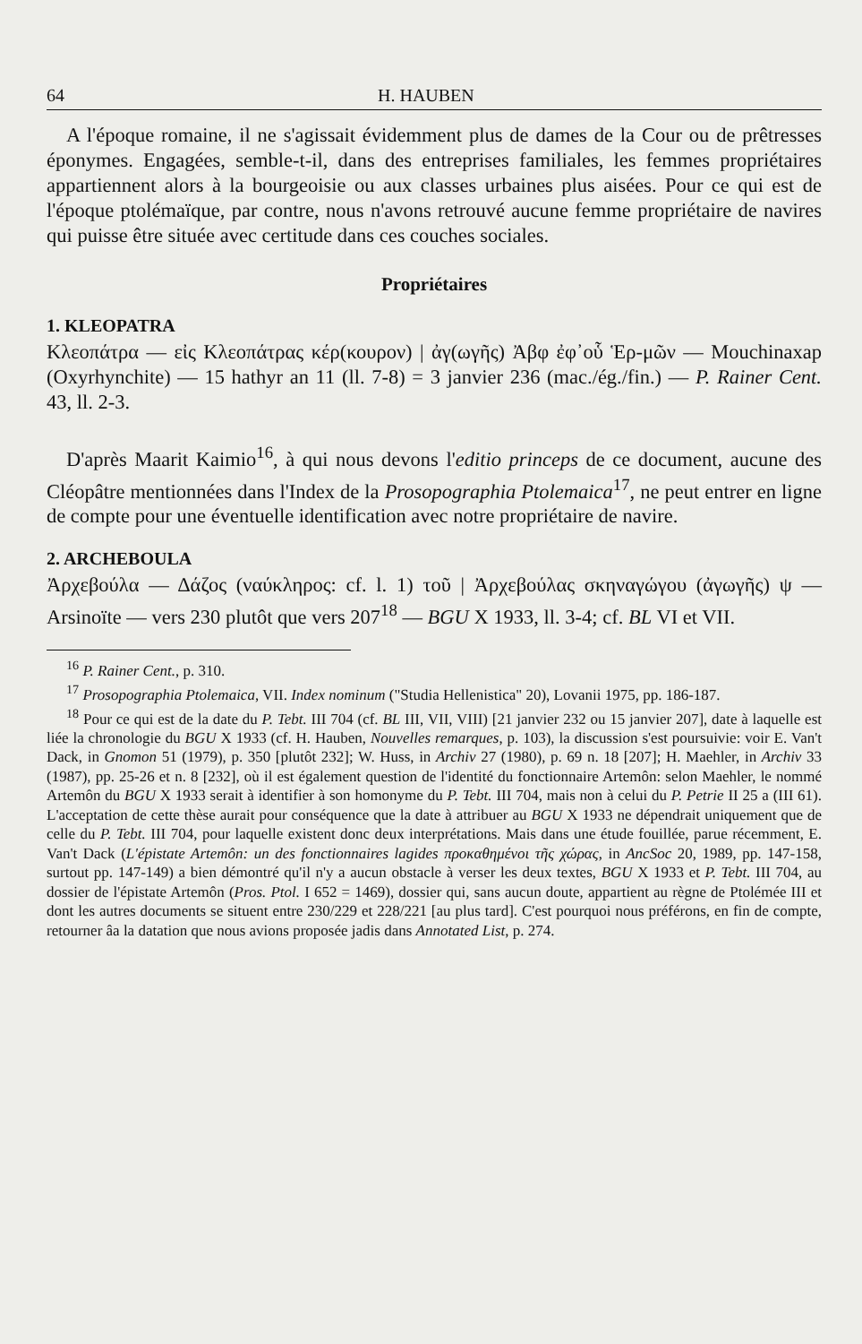64 H. HAUBEN
A l'époque romaine, il ne s'agissait évidemment plus de dames de la Cour ou de prêtresses éponymes. Engagées, semble-t-il, dans des entreprises familiales, les femmes propriétaires appartiennent alors à la bourgeoisie ou aux classes urbaines plus aisées. Pour ce qui est de l'époque ptolémaïque, par contre, nous n'avons retrouvé aucune femme propriétaire de navires qui puisse être située avec certitude dans ces couches sociales.
Propriétaires
1. KLEOPATRA
Κλεοπάτρα — εἰς Κλεοπάτρας κέρ(κουρον) | ἀγ(ωγῆς) Ἀβφ ἐφ᾽οὗ Ἑρ-μῶν — Mouchinaxap (Oxyrhynchite) — 15 hathyr an 11 (ll. 7-8) = 3 janvier 236 (mac./ég./fin.) — P. Rainer Cent. 43, ll. 2-3.
D'après Maarit Kaimio<sup>16</sup>, à qui nous devons l'editio princeps de ce document, aucune des Cléopâtre mentionnées dans l'Index de la Prosopographia Ptolemaica<sup>17</sup>, ne peut entrer en ligne de compte pour une éventuelle identification avec notre propriétaire de navire.
2. ARCHEBOULA
Ἀρχεβούλα — Δάζος (ναύκληρος: cf. l. 1) τοῦ | Ἀρχεβούλας σκηναγώγου (ἀγωγῆς) ψ — Arsinoïte — vers 230 plutôt que vers 207<sup>18</sup> — BGU X 1933, ll. 3-4; cf. BL VI et VII.
<sup>16</sup> P. Rainer Cent., p. 310.
<sup>17</sup> Prosopographia Ptolemaica, VII. Index nominum ("Studia Hellenistica" 20), Lovanii 1975, pp. 186-187.
<sup>18</sup> Pour ce qui est de la date du P. Tebt. III 704 (cf. BL III, VII, VIII) [21 janvier 232 ou 15 janvier 207], date à laquelle est liée la chronologie du BGU X 1933 (cf. H. Hauben, Nouvelles remarques, p. 103), la discussion s'est poursuivie: voir E. Van't Dack, in Gnomon 51 (1979), p. 350 [plutôt 232]; W. Huss, in Archiv 27 (1980), p. 69 n. 18 [207]; H. Maehler, in Archiv 33 (1987), pp. 25-26 et n. 8 [232], où il est également question de l'identité du fonctionnaire Artemôn: selon Maehler, le nommé Artemôn du BGU X 1933 serait à identifier à son homonyme du P. Tebt. III 704, mais non à celui du P. Petrie II 25 a (III 61). L'acceptation de cette thèse aurait pour conséquence que la date à attribuer au BGU X 1933 ne dépendrait uniquement que de celle du P. Tebt. III 704, pour laquelle existent donc deux interprétations. Mais dans une étude fouillée, parue récemment, E. Van't Dack (L'épistate Artemôn: un des fonctionnaires lagides προκαθημένοι τῆς χώρας, in AncSoc 20, 1989, pp. 147-158, surtout pp. 147-149) a bien démontré qu'il n'y a aucun obstacle à verser les deux textes, BGU X 1933 et P. Tebt. III 704, au dossier de l'épistate Artemôn (Pros. Ptol. I 652 = 1469), dossier qui, sans aucun doute, appartient au règne de Ptolémée III et dont les autres documents se situent entre 230/229 et 228/221 [au plus tard]. C'est pourquoi nous préférons, en fin de compte, retourner âa la datation que nous avions proposée jadis dans Annotated List, p. 274.